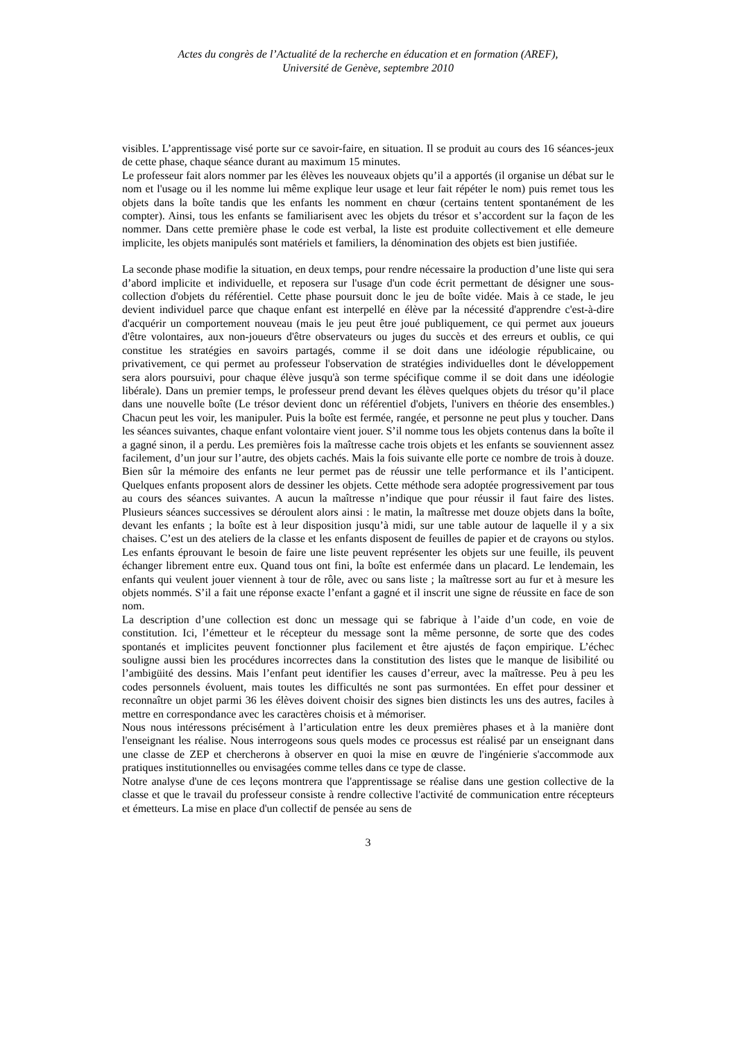Actes du congrès de l’Actualité de la recherche en éducation et en formation (AREF),
Université de Genève, septembre 2010
visibles. L’apprentissage visé porte sur ce savoir-faire, en situation. Il se produit au cours des 16 séances-jeux de cette phase, chaque séance durant au maximum 15 minutes.
Le professeur fait alors nommer par les élèves les nouveaux objets qu’il a apportés (il organise un débat sur le nom et l'usage ou il les nomme lui même explique leur usage et leur fait répéter le nom) puis remet tous les objets dans la boîte tandis que les enfants les nomment en chœur (certains tentent spontanément de les compter). Ainsi, tous les enfants se familiarisent avec les objets du trésor et s’accordent sur la façon de les nommer. Dans cette première phase le code est verbal, la liste est produite collectivement et elle demeure implicite, les objets manipulés sont matériels et familiers, la dénomination des objets est bien justifiée.
La seconde phase modifie la situation, en deux temps, pour rendre nécessaire la production d’une liste qui sera d’abord implicite et individuelle, et reposera sur l'usage d'un code écrit permettant de désigner une sous-collection d'objets du référentiel. Cette phase poursuit donc le jeu de boîte vidée. Mais à ce stade, le jeu devient individuel parce que chaque enfant est interpellé en élève par la nécessité d'apprendre c'est-à-dire d'acquérir un comportement nouveau (mais le jeu peut être joué publiquement, ce qui permet aux joueurs d'être volontaires, aux non-joueurs d'être observateurs ou juges du succès et des erreurs et oublis, ce qui constitue les stratégies en savoirs partagés, comme il se doit dans une idéologie républicaine, ou privativement, ce qui permet au professeur l'observation de stratégies individuelles dont le développement sera alors poursuivi, pour chaque élève jusqu'à son terme spécifique comme il se doit dans une idéologie libérale). Dans un premier temps, le professeur prend devant les élèves quelques objets du trésor qu’il place dans une nouvelle boîte (Le trésor devient donc un référentiel d'objets, l'univers en théorie des ensembles.) Chacun peut les voir, les manipuler. Puis la boîte est fermée, rangée, et personne ne peut plus y toucher. Dans les séances suivantes, chaque enfant volontaire vient jouer. S’il nomme tous les objets contenus dans la boîte il a gagné sinon, il a perdu. Les premières fois la maîtresse cache trois objets et les enfants se souviennent assez facilement, d’un jour sur l’autre, des objets cachés. Mais la fois suivante elle porte ce nombre de trois à douze. Bien sûr la mémoire des enfants ne leur permet pas de réussir une telle performance et ils l’anticipent. Quelques enfants proposent alors de dessiner les objets. Cette méthode sera adoptée progressivement par tous au cours des séances suivantes. A aucun la maîtresse n’indique que pour réussir il faut faire des listes. Plusieurs séances successives se déroulent alors ainsi : le matin, la maîtresse met douze objets dans la boîte, devant les enfants ; la boîte est à leur disposition jusqu’à midi, sur une table autour de laquelle il y a six chaises. C’est un des ateliers de la classe et les enfants disposent de feuilles de papier et de crayons ou stylos. Les enfants éprouvant le besoin de faire une liste peuvent représenter les objets sur une feuille, ils peuvent échanger librement entre eux. Quand tous ont fini, la boîte est enfermée dans un placard. Le lendemain, les enfants qui veulent jouer viennent à tour de rôle, avec ou sans liste ; la maîtresse sort au fur et à mesure les objets nommés. S’il a fait une réponse exacte l’enfant a gagné et il inscrit une signe de réussite en face de son nom.
La description d’une collection est donc un message qui se fabrique à l’aide d’un code, en voie de constitution. Ici, l’émetteur et le récepteur du message sont la même personne, de sorte que des codes spontanés et implicites peuvent fonctionner plus facilement et être ajustés de façon empirique. L’échec souligne aussi bien les procédures incorrectes dans la constitution des listes que le manque de lisibilité ou l’ambigüité des dessins. Mais l’enfant peut identifier les causes d’erreur, avec la maîtresse. Peu à peu les codes personnels évoluent, mais toutes les difficultés ne sont pas surmontées. En effet pour dessiner et reconnaître un objet parmi 36 les élèves doivent choisir des signes bien distincts les uns des autres, faciles à mettre en correspondance avec les caractères choisis et à mémoriser.
Nous nous intéressons précisément à l’articulation entre les deux premières phases et à la manière dont l'enseignant les réalise. Nous interrogeons sous quels modes ce processus est réalisé par un enseignant dans une classe de ZEP et chercherons à observer en quoi la mise en œuvre de l'ingénierie s'accommode aux pratiques institutionnelles ou envisagées comme telles dans ce type de classe.
Notre analyse d'une de ces leçons montrera que l'apprentissage se réalise dans une gestion collective de la classe et que le travail du professeur consiste à rendre collective l'activité de communication entre récepteurs et émetteurs. La mise en place d'un collectif de pensée au sens de
3